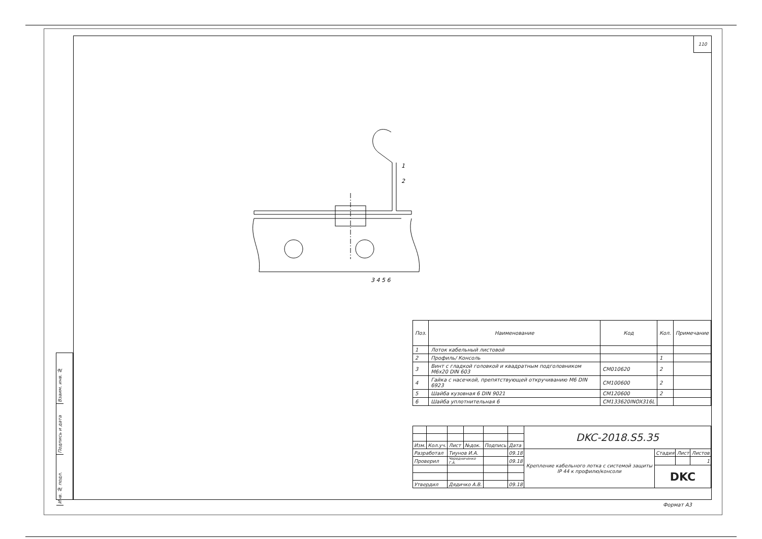110
Взаим. инв. №
Подпись и дата
Инв. № подл.
1
2
3 4 5 6
| Поз. | Наименование | Код | Кол. | Примечание |
| --- | --- | --- | --- | --- |
| 1 | Лоток кабельный листовой | | | |
| 2 | Профиль/ Консоль | | 1 | |
| 3 | Винт с гладкой головкой и квадратным подголовником М6х20 DIN 603 | CM010620 | 2 | |
| 4 | Гайка с насечкой, препятствующей откручиванию М6 DIN 6923 | CM100600 | 2 | |
| 5 | Шайба кузовная 6 DIN 9021 | CM120600 | 2 | |
| 6 | Шайба уплотнительная 6 | CM133620INOX316L | | |
| | | | | | | DKC-2018.S5.35 | | | |
| Изм. | Кол.уч. | Лист | №док. | Подпись | Дата | | | | |
| Разработал | | Тиунов И.А. | | | 09.18 | Крепление кабельного лотка с системой защиты IP 44 к профилю/консоли | Стадия | Лист | Листов |
| Проверил | | Чередниченко Г.А. | | | 09.18 | | | | 1 |
| | | | | | | | DKC | | |
| Утвердил | | Дядичко А.В. | | | 09.18 | | | | |
Формат A3